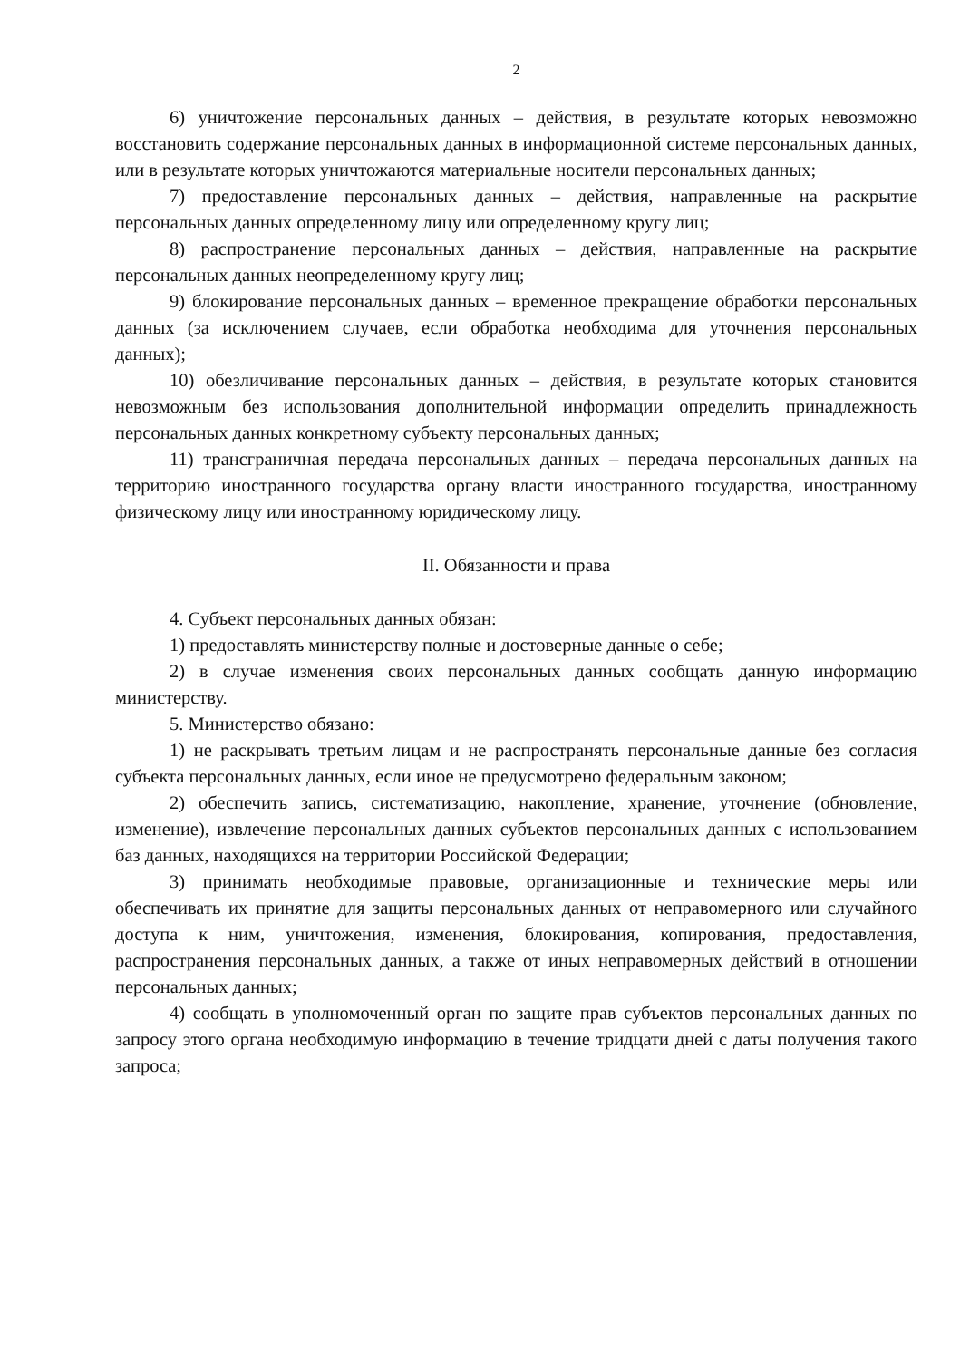2
6) уничтожение персональных данных – действия, в результате которых невозможно восстановить содержание персональных данных в информационной системе персональных данных, или в результате которых уничтожаются материальные носители персональных данных;
7) предоставление персональных данных – действия, направленные на раскрытие персональных данных определенному лицу или определенному кругу лиц;
8) распространение персональных данных – действия, направленные на раскрытие персональных данных неопределенному кругу лиц;
9) блокирование персональных данных – временное прекращение обработки персональных данных (за исключением случаев, если обработка необходима для уточнения персональных данных);
10) обезличивание персональных данных – действия, в результате которых становится невозможным без использования дополнительной информации определить принадлежность персональных данных конкретному субъекту персональных данных;
11) трансграничная передача персональных данных – передача персональных данных на территорию иностранного государства органу власти иностранного государства, иностранному физическому лицу или иностранному юридическому лицу.
II. Обязанности и права
4. Субъект персональных данных обязан:
1) предоставлять министерству полные и достоверные данные о себе;
2) в случае изменения своих персональных данных сообщать данную информацию министерству.
5. Министерство обязано:
1) не раскрывать третьим лицам и не распространять персональные данные без согласия субъекта персональных данных, если иное не предусмотрено федеральным законом;
2) обеспечить запись, систематизацию, накопление, хранение, уточнение (обновление, изменение), извлечение персональных данных субъектов персональных данных с использованием баз данных, находящихся на территории Российской Федерации;
3) принимать необходимые правовые, организационные и технические меры или обеспечивать их принятие для защиты персональных данных от неправомерного или случайного доступа к ним, уничтожения, изменения, блокирования, копирования, предоставления, распространения персональных данных, а также от иных неправомерных действий в отношении персональных данных;
4) сообщать в уполномоченный орган по защите прав субъектов персональных данных по запросу этого органа необходимую информацию в течение тридцати дней с даты получения такого запроса;